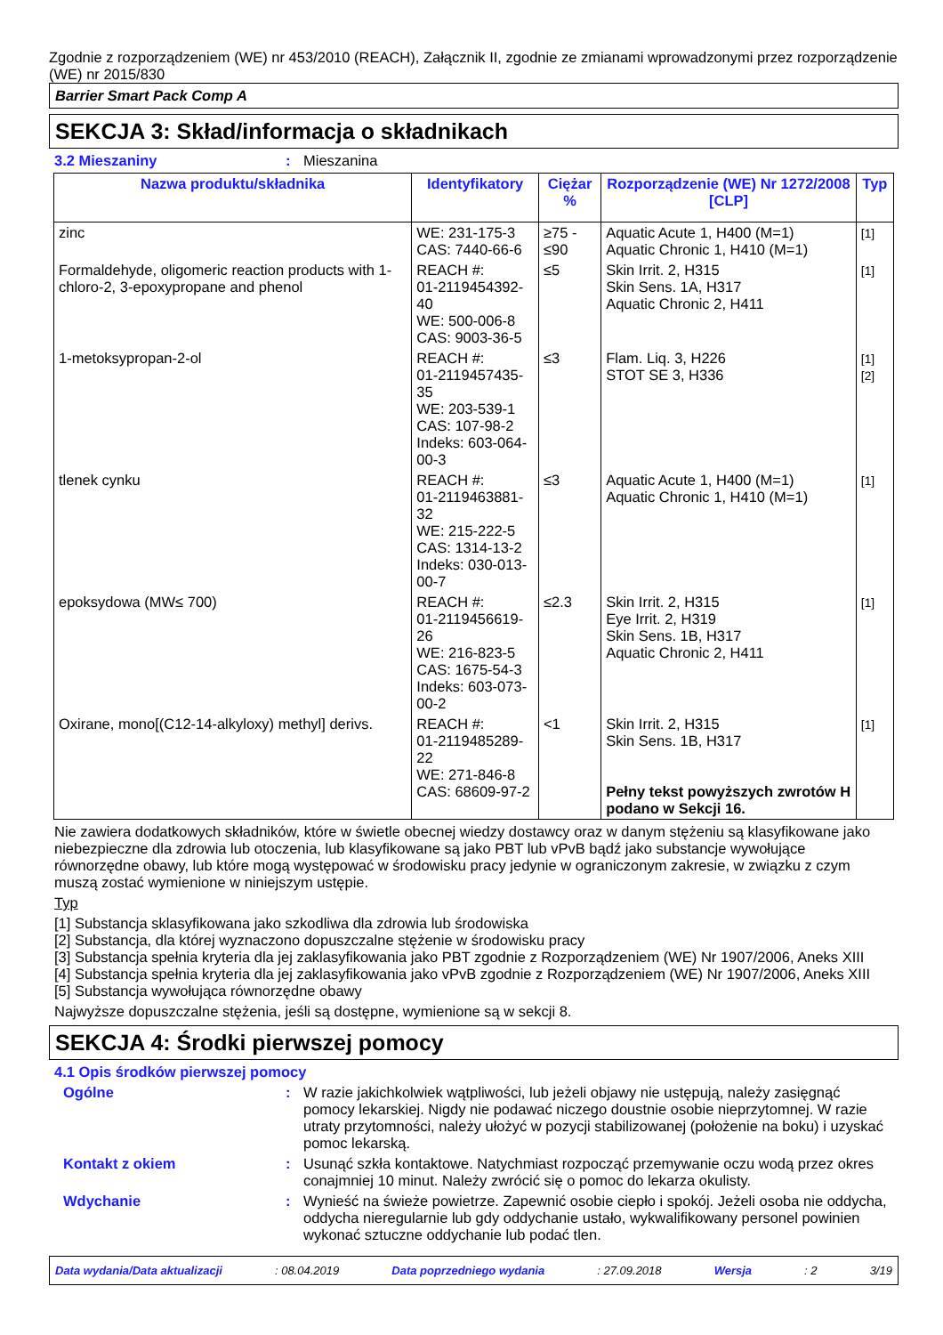Zgodnie z rozporządzeniem (WE) nr 453/2010 (REACH), Załącznik II, zgodnie ze zmianami wprowadzonymi przez rozporządzenie (WE) nr 2015/830
Barrier Smart Pack Comp A
SEKCJA 3: Skład/informacja o składnikach
3.2 Mieszaniny: Mieszanina
| Nazwa produktu/składnika | Identyfikatory | Ciężar % | Rozporządzenie (WE) Nr 1272/2008 [CLP] | Typ |
| --- | --- | --- | --- | --- |
| zinc | WE: 231-175-3 CAS: 7440-66-6 | ≥75 - ≤90 | Aquatic Acute 1, H400 (M=1) Aquatic Chronic 1, H410 (M=1) | [1] |
| Formaldehyde, oligomeric reaction products with 1-chloro-2, 3-epoxypropane and phenol | REACH #: 01-2119454392-40 WE: 500-006-8 CAS: 9003-36-5 | ≤5 | Skin Irrit. 2, H315 Skin Sens. 1A, H317 Aquatic Chronic 2, H411 | [1] |
| 1-metoksypropan-2-ol | REACH #: 01-2119457435-35 WE: 203-539-1 CAS: 107-98-2 Indeks: 603-064-00-3 | ≤3 | Flam. Liq. 3, H226 STOT SE 3, H336 | [1] [2] |
| tlenek cynku | REACH #: 01-2119463881-32 WE: 215-222-5 CAS: 1314-13-2 Indeks: 030-013-00-7 | ≤3 | Aquatic Acute 1, H400 (M=1) Aquatic Chronic 1, H410 (M=1) | [1] |
| epoksydowa (MW≤ 700) | REACH #: 01-2119456619-26 WE: 216-823-5 CAS: 1675-54-3 Indeks: 603-073-00-2 | ≤2.3 | Skin Irrit. 2, H315 Eye Irrit. 2, H319 Skin Sens. 1B, H317 Aquatic Chronic 2, H411 | [1] |
| Oxirane, mono[(C12-14-alkyloxy) methyl] derivs. | REACH #: 01-2119485289-22 WE: 271-846-8 CAS: 68609-97-2 | <1 | Skin Irrit. 2, H315 Skin Sens. 1B, H317 Pełny tekst powyższych zwrotów H podano w Sekcji 16. | [1] |
Nie zawiera dodatkowych składników, które w świetle obecnej wiedzy dostawcy oraz w danym stężeniu są klasyfikowane jako niebezpieczne dla zdrowia lub otoczenia, lub klasyfikowane są jako PBT lub vPvB bądź jako substancje wywołujące równorzędne obawy, lub które mogą występować w środowisku pracy jedynie w ograniczonym zakresie, w związku z czym muszą zostać wymienione w niniejszym ustępie.
Typ
[1] Substancja sklasyfikowana jako szkodliwa dla zdrowia lub środowiska
[2] Substancja, dla której wyznaczono dopuszczalne stężenie w środowisku pracy
[3] Substancja spełnia kryteria dla jej zaklasyfikowania jako PBT zgodnie z Rozporządzeniem (WE) Nr 1907/2006, Aneks XIII
[4] Substancja spełnia kryteria dla jej zaklasyfikowania jako vPvB zgodnie z Rozporządzeniem (WE) Nr 1907/2006, Aneks XIII
[5] Substancja wywołująca równorzędne obawy
Najwyższe dopuszczalne stężenia, jeśli są dostępne, wymienione są w sekcji 8.
SEKCJA 4: Środki pierwszej pomocy
4.1 Opis środków pierwszej pomocy
Ogólne: W razie jakichkolwiek wątpliwości, lub jeżeli objawy nie ustępują, należy zasięgnąć pomocy lekarskiej. Nigdy nie podawać niczego doustnie osobie nieprzytomnej. W razie utraty przytomności, należy ułożyć w pozycji stabilizowanej (położenie na boku) i uzyskać pomoc lekarską.
Kontakt z okiem: Usunąć szkła kontaktowe. Natychmiast rozpocząć przemywanie oczu wodą przez okres conajmniej 10 minut. Należy zwrócić się o pomoc do lekarza okulisty.
Wdychanie: Wynieść na świeże powietrze. Zapewnić osobie ciepło i spokój. Jeżeli osoba nie oddycha, oddycha nieregularnie lub gdy oddychanie ustało, wykwalifikowany personel powinien wykonać sztuczne oddychanie lub podać tlen.
Data wydania/Data aktualizacji: 08.04.2019 Data poprzedniego wydania: 27.09.2018 Wersja: 2 3/19